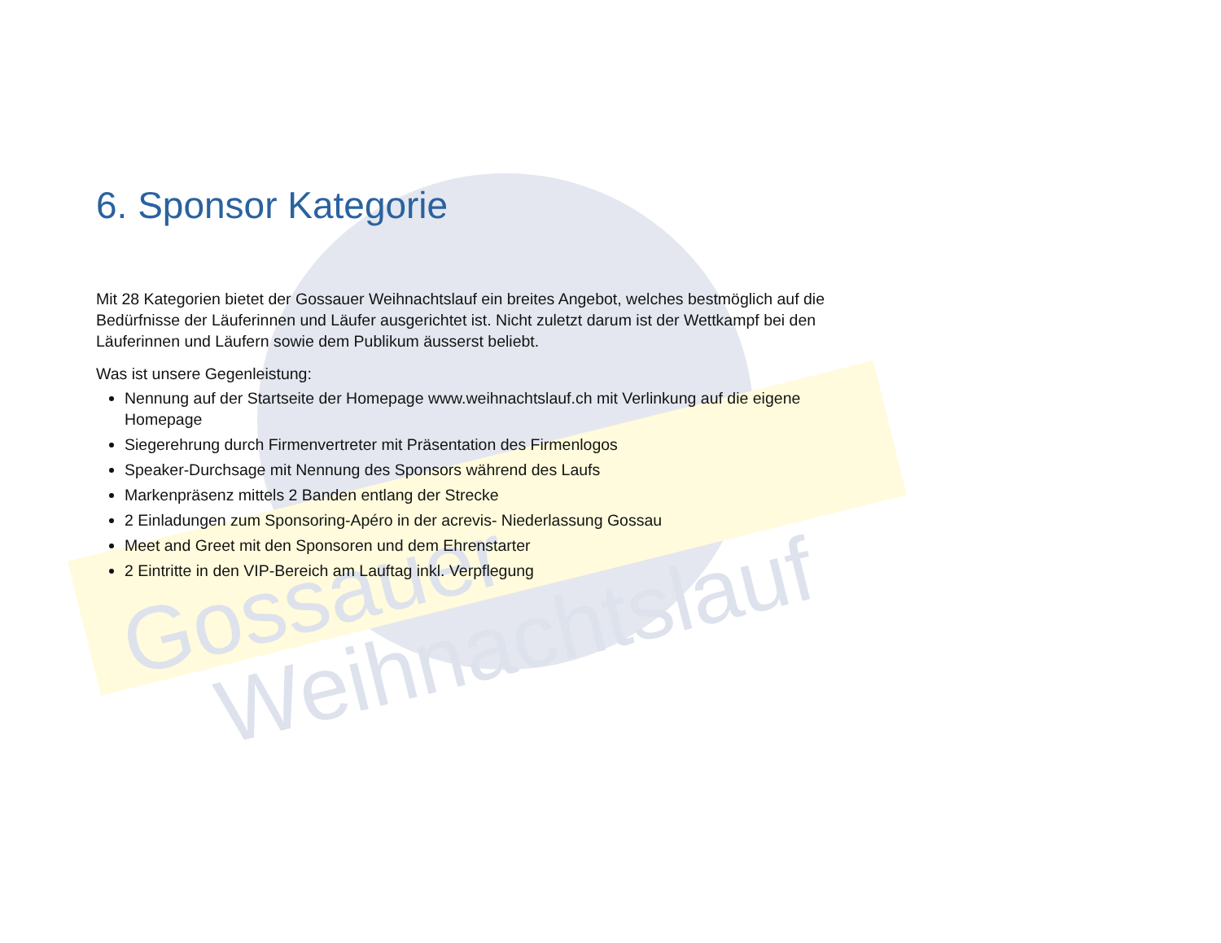Gossauer
Weihnachtslauf
6. Sponsor Kategorie
Mit 28 Kategorien bietet der Gossauer Weihnachtslauf ein breites Angebot, welches bestmöglich auf die Bedürfnisse der Läuferinnen und Läufer ausgerichtet ist. Nicht zuletzt darum ist der Wettkampf bei den Läuferinnen und Läufern sowie dem Publikum äusserst beliebt.
Was ist unsere Gegenleistung:
Nennung auf der Startseite der Homepage www.weihnachtslauf.ch mit Verlinkung auf die eigene Homepage
Siegerehrung durch Firmenvertreter mit Präsentation des Firmenlogos
Speaker-Durchsage mit Nennung des Sponsors während des Laufs
Markenpräsenz mittels 2 Banden entlang der Strecke
2 Einladungen zum Sponsoring-Apéro in der acrevis- Niederlassung Gossau
Meet and Greet mit den Sponsoren und dem Ehrenstarter
2 Eintritte in den VIP-Bereich am Lauftag inkl. Verpflegung